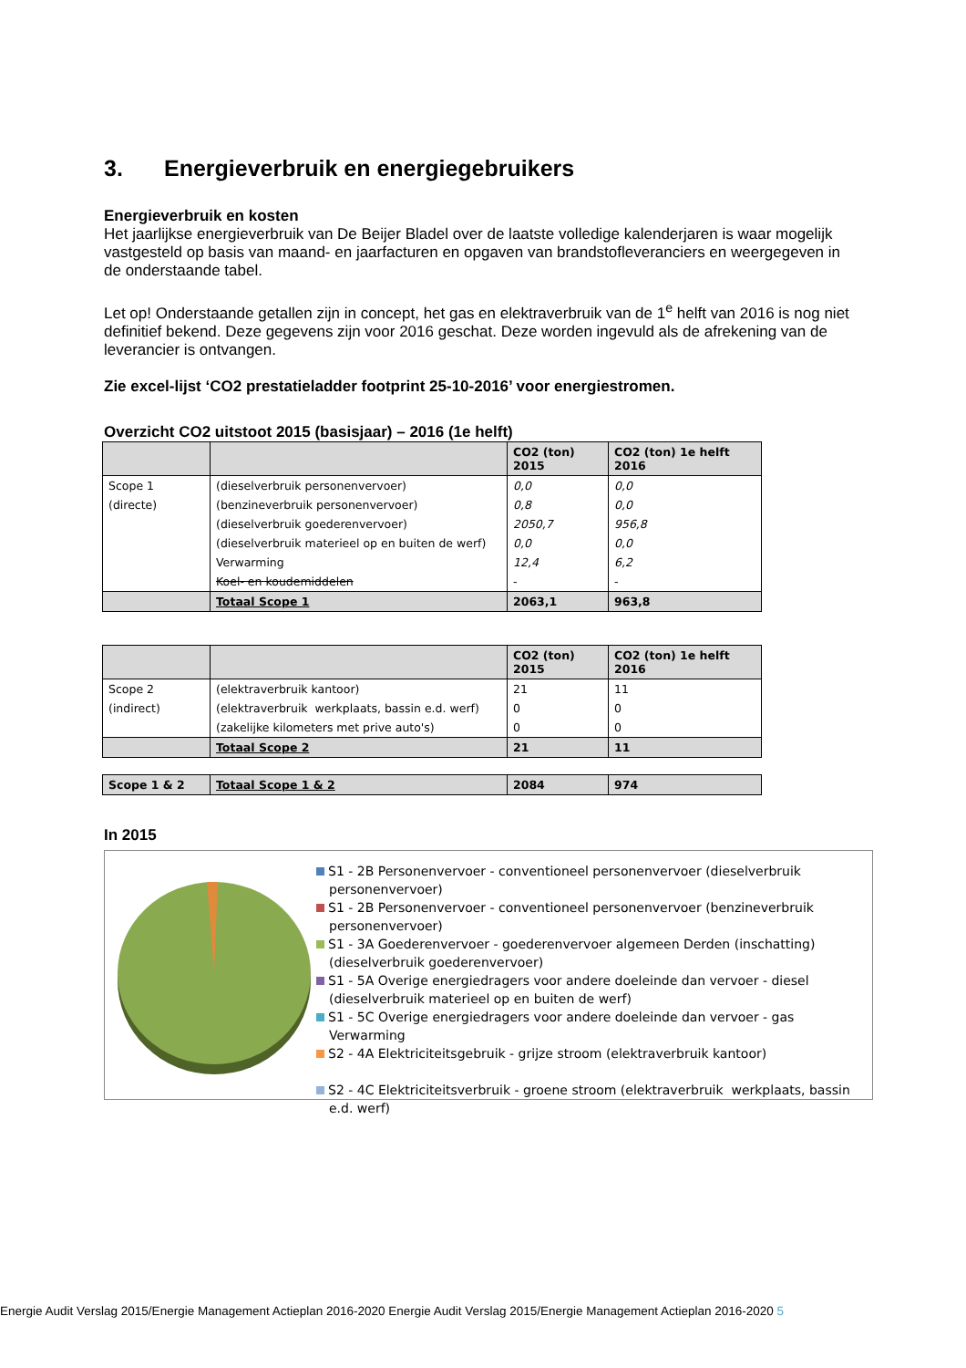3. Energieverbruik en energiegebruikers
Energieverbruik en kosten
Het jaarlijkse energieverbruik van De Beijer Bladel over de laatste volledige kalenderjaren is waar mogelijk vastgesteld op basis van maand- en jaarfacturen en opgaven van brandstofleveranciers en weergegeven in de onderstaande tabel.
Let op! Onderstaande getallen zijn in concept, het gas en elektraverbruik van de 1<sup>e</sup> helft van 2016 is nog niet definitief bekend. Deze gegevens zijn voor 2016 geschat. Deze worden ingevuld als de afrekening van de leverancier is ontvangen.
Zie excel-lijst ‘CO2 prestatieladder footprint 25-10-2016’ voor energiestromen.
Overzicht CO2 uitstoot 2015 (basisjaar) – 2016 (1e helft)
| | | CO2 (ton) 2015 | CO2 (ton) 1e helft 2016 |
| --- | --- | --- | --- |
| Scope 1 | (dieselverbruik personenvervoer) | 0,0 | 0,0 |
| (directe) | (benzineverbruik personenvervoer) | 0,8 | 0,0 |
| | (dieselverbruik goederenvervoer) | 2050,7 | 956,8 |
| | (dieselverbruik materieel op en buiten de werf) | 0,0 | 0,0 |
| | Verwarming | 12,4 | 6,2 |
| | Koel- en koudemiddelen | - | - |
| | Totaal Scope 1 | 2063,1 | 963,8 |
| | | CO2 (ton) 2015 | CO2 (ton) 1e helft 2016 |
| --- | --- | --- | --- |
| Scope 2 | (elektraverbruik kantoor) | 21 | 11 |
| (indirect) | (elektraverbruik werkplaats, bassin e.d. werf) | 0 | 0 |
| | (zakelijke kilometers met prive auto's) | 0 | 0 |
| | Totaal Scope 2 | 21 | 11 |
| Scope 1 & 2 | Totaal Scope 1 & 2 | 2084 | 974 |
In 2015
S1 - 2B Personenvervoer - conventioneel personenvervoer (dieselverbruik personenvervoer)
S1 - 2B Personenvervoer - conventioneel personenvervoer (benzineverbruik personenvervoer)
S1 - 3A Goederenvervoer - goederenvervoer algemeen Derden (inschatting) (dieselverbruik goederenvervoer)
S1 - 5A Overige energiedragers voor andere doeleinde dan vervoer - diesel (dieselverbruik materieel op en buiten de werf)
S1 - 5C Overige energiedragers voor andere doeleinde dan vervoer - gas Verwarming
S2 - 4A Elektriciteitsgebruik - grijze stroom (elektraverbruik kantoor)
S2 - 4C Elektriciteitsverbruik - groene stroom (elektraverbruik werkplaats, bassin e.d. werf)
Energie Audit Verslag 2015/Energie Management Actieplan 2016-2020 Energie Audit Verslag 2015/Energie Management Actieplan 2016-2020 5